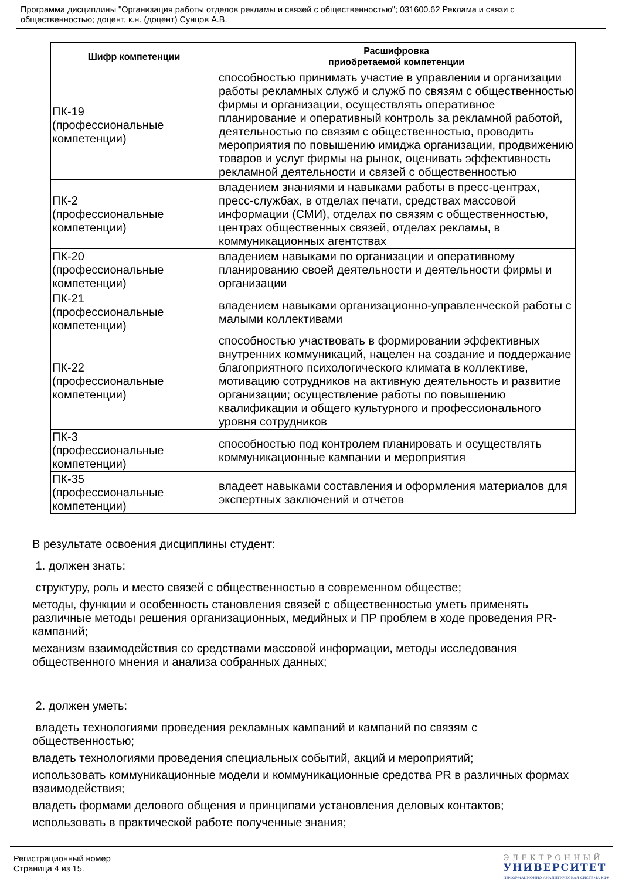Программа дисциплины "Организация работы отделов рекламы и связей с общественностью"; 031600.62 Реклама и связи с общественностью; доцент, к.н. (доцент) Сунцов А.В.
| Шифр компетенции | Расшифровка приобретаемой компетенции |
| --- | --- |
| ПК-19 (профессиональные компетенции) | способностью принимать участие в управлении и организации работы рекламных служб и служб по связям с общественностью фирмы и организации, осуществлять оперативное планирование и оперативный контроль за рекламной работой, деятельностью по связям с общественностью, проводить мероприятия по повышению имиджа организации, продвижению товаров и услуг фирмы на рынок, оценивать эффективность рекламной деятельности и связей с общественностью |
| ПК-2 (профессиональные компетенции) | владением знаниями и навыками работы в пресс-центрах, пресс-службах, в отделах печати, средствах массовой информации (СМИ), отделах по связям с общественностью, центрах общественных связей, отделах рекламы, в коммуникационных агентствах |
| ПК-20 (профессиональные компетенции) | владением навыками по организации и оперативному планированию своей деятельности и деятельности фирмы и организации |
| ПК-21 (профессиональные компетенции) | владением навыками организационно-управленческой работы с малыми коллективами |
| ПК-22 (профессиональные компетенции) | способностью участвовать в формировании эффективных внутренних коммуникаций, нацелен на создание и поддержание благоприятного психологического климата в коллективе, мотивацию сотрудников на активную деятельность и развитие организации; осуществление работы по повышению квалификации и общего культурного и профессионального уровня сотрудников |
| ПК-3 (профессиональные компетенции) | способностью под контролем планировать и осуществлять коммуникационные кампании и мероприятия |
| ПК-35 (профессиональные компетенции) | владеет навыками составления и оформления материалов для экспертных заключений и отчетов |
В результате освоения дисциплины студент:
1. должен знать:
структуру, роль и место связей с общественностью в современном обществе;
методы, функции и особенность становления связей с общественностью уметь применять различные методы решения организационных, медийных и ПР проблем в ходе проведения PR-кампаний;
механизм взаимодействия со средствами массовой информации, методы исследования общественного мнения и анализа собранных данных;
2. должен уметь:
владеть технологиями проведения рекламных кампаний и кампаний по связям с общественностью;
владеть технологиями проведения специальных событий, акций и мероприятий;
использовать коммуникационные модели и коммуникационные средства PR в различных формах взаимодействия;
владеть формами делового общения и принципами установления деловых контактов;
использовать в практической работе полученные знания;
Регистрационный номер
Страница 4 из 15.
ЭЛЕКТРОННЫЙ
УНИВЕРСИТЕТ
ИНФОРМАЦИОННО-АНАЛИТИЧЕСКАЯ СИСТЕМА КФУ